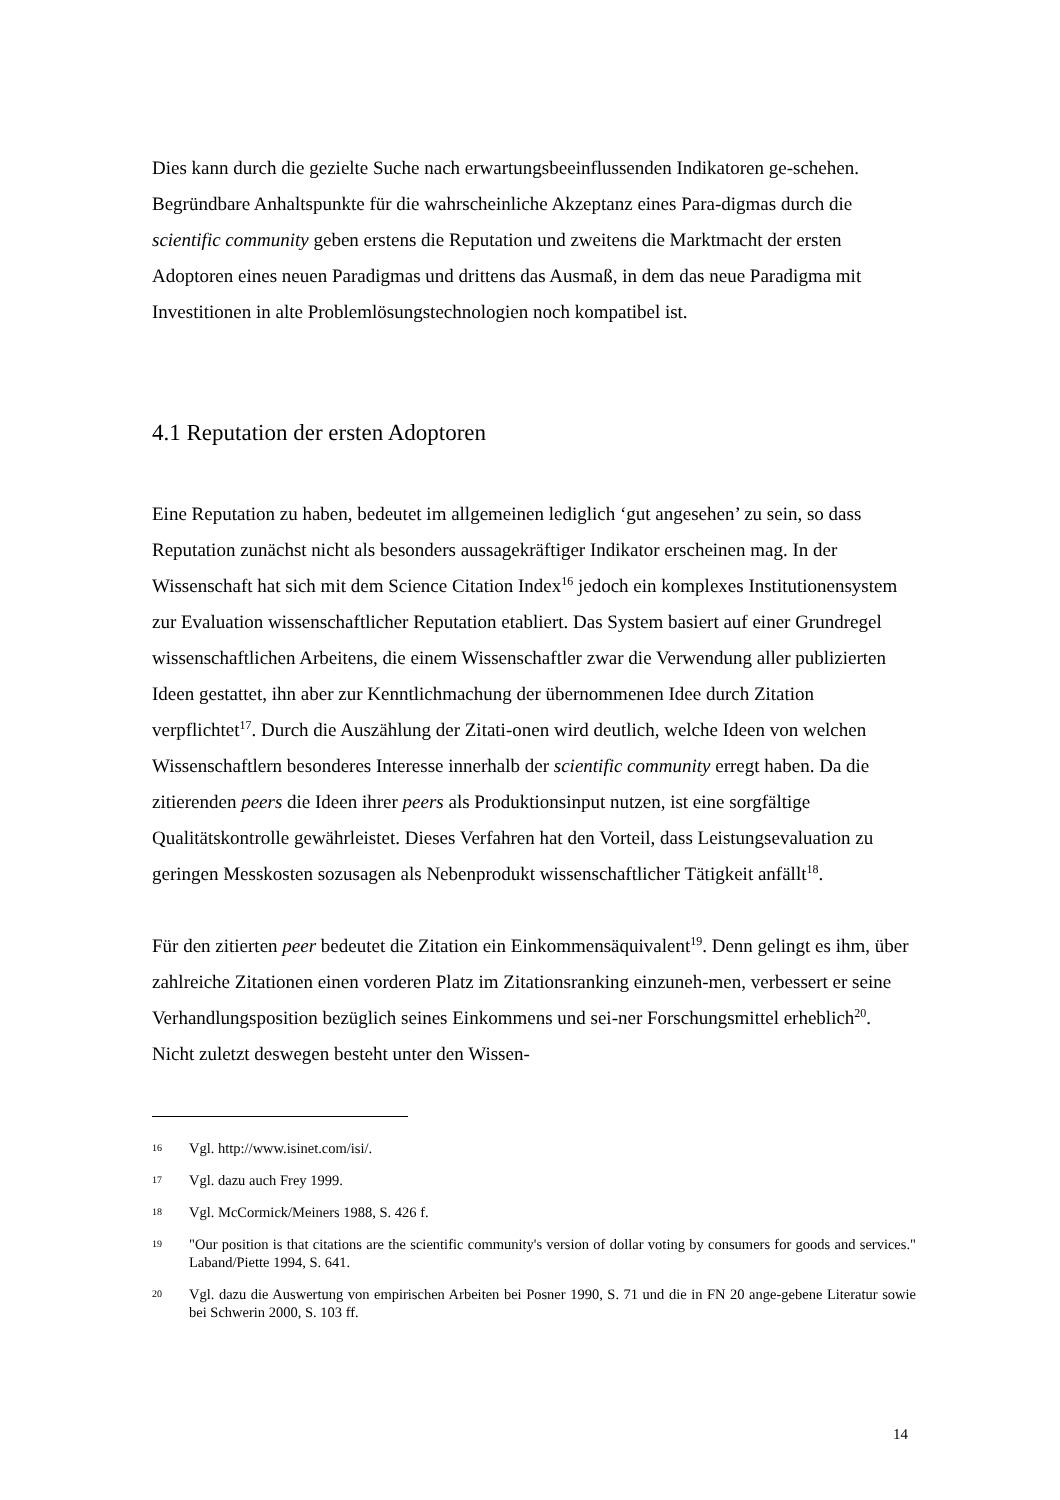Dies kann durch die gezielte Suche nach erwartungsbeeinflussenden Indikatoren ge-schehen. Begründbare Anhaltspunkte für die wahrscheinliche Akzeptanz eines Para-digmas durch die scientific community geben erstens die Reputation und zweitens die Marktmacht der ersten Adoptoren eines neuen Paradigmas und drittens das Ausmaß, in dem das neue Paradigma mit Investitionen in alte Problemlösungstechnologien noch kompatibel ist.
4.1 Reputation der ersten Adoptoren
Eine Reputation zu haben, bedeutet im allgemeinen lediglich ‘gut angesehen’ zu sein, so dass Reputation zunächst nicht als besonders aussagekräftiger Indikator erscheinen mag. In der Wissenschaft hat sich mit dem Science Citation Index<sup>16</sup> jedoch ein komplexes Institutionensystem zur Evaluation wissenschaftlicher Reputation etabliert. Das System basiert auf einer Grundregel wissenschaftlichen Arbeitens, die einem Wissenschaftler zwar die Verwendung aller publizierten Ideen gestattet, ihn aber zur Kenntlichmachung der übernommenen Idee durch Zitation verpflichtet<sup>17</sup>. Durch die Auszählung der Zitati-onen wird deutlich, welche Ideen von welchen Wissenschaftlern besonderes Interesse innerhalb der scientific community erregt haben. Da die zitierenden peers die Ideen ihrer peers als Produktionsinput nutzen, ist eine sorgfältige Qualitätskontrolle gewährleistet. Dieses Verfahren hat den Vorteil, dass Leistungsevaluation zu geringen Messkosten sozusagen als Nebenprodukt wissenschaftlicher Tätigkeit anfällt<sup>18</sup>.
Für den zitierten peer bedeutet die Zitation ein Einkommensäquivalent<sup>19</sup>. Denn gelingt es ihm, über zahlreiche Zitationen einen vorderen Platz im Zitationsranking einzuneh-men, verbessert er seine Verhandlungsposition bezüglich seines Einkommens und sei-ner Forschungsmittel erheblich<sup>20</sup>. Nicht zuletzt deswegen besteht unter den Wissen-
16 Vgl. http://www.isinet.com/isi/.
17 Vgl. dazu auch Frey 1999.
18 Vgl. McCormick/Meiners 1988, S. 426 f.
19 "Our position is that citations are the scientific community's version of dollar voting by consumers for goods and services." Laband/Piette 1994, S. 641.
20 Vgl. dazu die Auswertung von empirischen Arbeiten bei Posner 1990, S. 71 und die in FN 20 ange-gebene Literatur sowie bei Schwerin 2000, S. 103 ff.
14